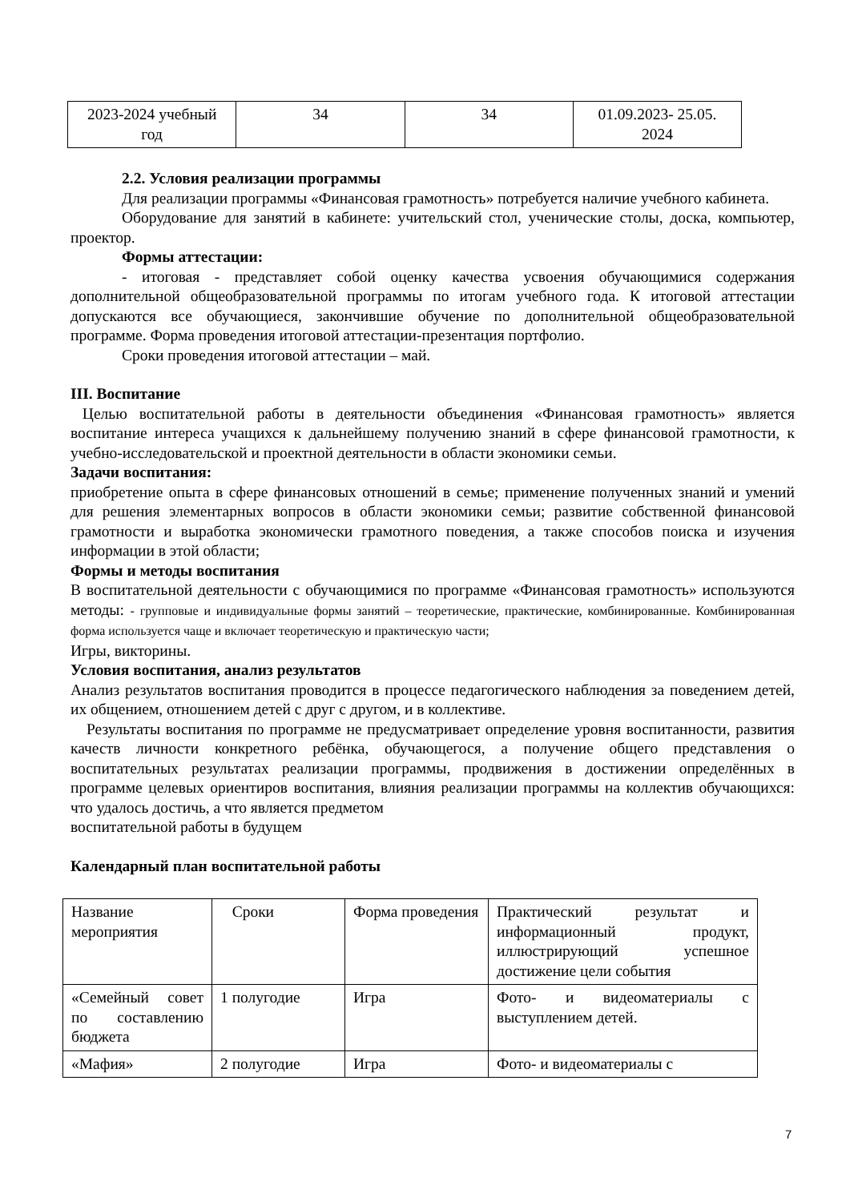| 2023-2024 учебный год | 34 | 34 | 01.09.2023- 25.05. 2024 |
2.2. Условия реализации программы
Для реализации программы «Финансовая грамотность» потребуется наличие учебного кабинета.
Оборудование для занятий в кабинете: учительский стол, ученические столы, доска, компьютер, проектор.
Формы аттестации:
- итоговая - представляет собой оценку качества усвоения обучающимися содержания дополнительной общеобразовательной программы по итогам учебного года. К итоговой аттестации допускаются все обучающиеся, закончившие обучение по дополнительной общеобразовательной программе. Форма проведения итоговой аттестации-презентация портфолио.
Сроки проведения итоговой аттестации – май.
III. Воспитание
Целью воспитательной работы в деятельности объединения «Финансовая грамотность» является воспитание интереса учащихся к дальнейшему получению знаний в сфере финансовой грамотности, к учебно-исследовательской и проектной деятельности в области экономики семьи.
Задачи воспитания:
приобретение опыта в сфере финансовых отношений в семье; применение полученных знаний и умений для решения элементарных вопросов в области экономики семьи; развитие собственной финансовой грамотности и выработка экономически грамотного поведения, а также способов поиска и изучения информации в этой области;
Формы и методы воспитания
В воспитательной деятельности с обучающимися по программе «Финансовая грамотность» используются методы: - групповые и индивидуальные формы занятий – теоретические, практические, комбинированные. Комбинированная форма используется чаще и включает теоретическую и практическую части;
Игры, викторины.
Условия воспитания, анализ результатов
Анализ результатов воспитания проводится в процессе педагогического наблюдения за поведением детей, их общением, отношением детей с друг с другом, и в коллективе.
Результаты воспитания по программе не предусматривает определение уровня воспитанности, развития качеств личности конкретного ребёнка, обучающегося, а получение общего представления о воспитательных результатах реализации программы, продвижения в достижении определённых в программе целевых ориентиров воспитания, влияния реализации программы на коллектив обучающихся: что удалось достичь, а что является предметом
воспитательной работы в будущем
Календарный план воспитательной работы
| Название мероприятия | Сроки | Форма проведения | Практический результат и информационный продукт, иллюстрирующий успешное достижение цели события |
| «Семейный совет по составлению бюджета | 1 полугодие | Игра | Фото- и видеоматериалы с выступлением детей. |
| «Мафия» | 2 полугодие | Игра | Фото- и видеоматериалы с |
7